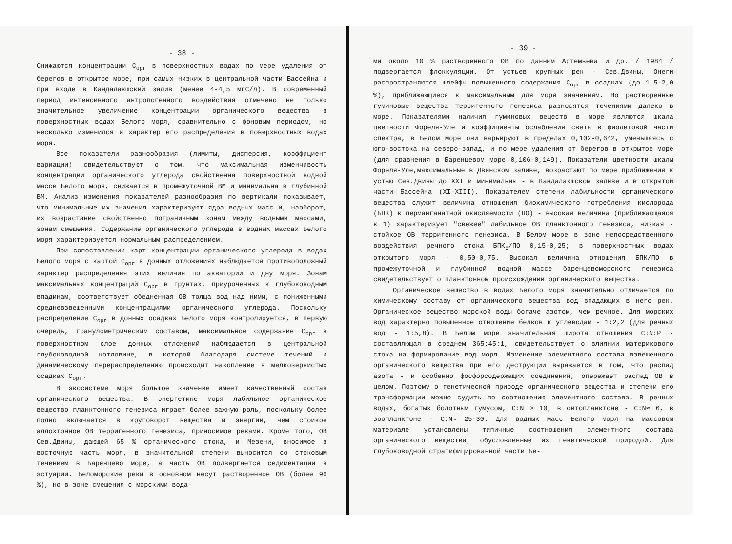- 38 -
Снижаются концентрации С<sub>орг</sub> в поверхностных водах по мере удаления от берегов в открытое море, при самых низких в центральной части Бассейна и при входе в Кандалакшский залив (менее 4-4,5 мгС/л). В современный период интенсивного антропогенного воздействия отмечено не только значительное увеличение концентрации органического вещества в поверхностных водах Белого моря, сравнительно с фоновым периодом, но несколько изменился и характер его распределения в поверхностных водах моря.
Все показатели разнообразия (лимиты, дисперсия, коэффициент вариации) свидетельствуют о том, что максимальная изменчивость концентрации органического углерода свойственна поверхностной водной массе Белого моря, снижается в промежуточной ВМ и минимальна в глубинной ВМ. Анализ изменения показателей разнообразия по вертикали показывает, что минимальные их значения характеризуют ядра водных масс и, наоборот, их возрастание свойственно пограничным зонам между водными массами, зонам смешения. Содержание органического углерода в водных массах Белого моря характеризуется нормальным распределением.
При сопоставлении карт концентрации органического углерода в водах Белого моря с картой С<sub>орг</sub> в донных отложениях наблюдается противоположный характер распределения этих величин по акватории и дну моря. Зонам максимальных концентраций С<sub>орг</sub> в грунтах, приуроченных к глубоководным впадинам, соответствует обедненная ОВ толща вод над ними, с пониженными средневзвешенными концентрациями органического углерода. Поскольку распределение С<sub>орг</sub> в донных осадках Белого моря контролируется, в первую очередь, гранулометрическим составом, максимальное содержание С<sub>орг</sub> в поверхностном слое донных отложений наблюдается в центральной глубоководной котловине, в которой благодаря системе течений и динамическому перераспределению происходит накопление в мелкозернистых осадках С<sub>орг</sub>.
В экосистеме моря большое значение имеет качественный состав органического вещества. В энергетике моря лабильное органическое вещество планктонного генезиса играет более важную роль, поскольку более полно включается в круговорот вещества и энергии, чем стойкое аллохтонное ОВ терригенного генезиса, приносимое реками. Кроме того, ОВ Сев.Двины, дающей 65 % органического стока, и Мезени, вносимое в восточную часть моря, в значительной степени выносится со стоковым течением в Баренцево море, а часть ОВ подвергается седиментации в эстуарии. Беломорские реки в основном несут растворенное ОВ (более 96 %), но в зоне смешения с морскими вода-
- 39 -
ми около 10 % растворенного ОВ по данным Артемьева и др. / 1984 / подвергается флоккуляции. От устьев крупных рек - Сев.Двины, Онеги распространяются шлейфы повышенного содержания С<sub>орг</sub> в осадках (до 1,5-2,0 %), приближающиеся к максимальным для моря значениям. Но растворенные гуминовые вещества терригенного генезиса разносятся течениями далеко в море. Показателями наличия гуминовых веществ в море являются шкала цветности Фореля-Уле и коэффициенты ослабления света в фиолетовой части спектра, в Белом море они варьируют в пределах 0,102-0,642, уменьшаясь с юго-востока на северо-запад, и по мере удаления от берегов в открытое море (для сравнения в Баренцевом море 0,106-0,149). Показатели цветности шкалы Фореля-Уле,максимальные в Двинском заливе, возрастают по мере приближения к устью Сев.Двины до XXI и минимальны - в Кандалакшском заливе и в открытой части Бассейна (XI-XIII). Показателем степени лабильности органического вещества служит величина отношения биохимического потребления кислорода (БПК) к перманганатной окисляемости (ПО) - высокая величина (приближающаяся к 1) характеризует "свежее" лабильное ОВ планктонного генезиса, низкая - стойкое ОВ терригенного генезиса. В Белом море в зоне непосредственного воздействия речного стока БПК<sub>5</sub>/ПО 0,15-0,25; в поверхностных водах открытого моря - 0,50-0,75. Высокая величина отношения БПК/ПО в промежуточной и глубинной водной массе баренцевоморского генезиса свидетельствует о планктонном происхождении органического вещества.
Органическое вещество в водах Белого моря значительно отличается по химическому составу от органического вещества вод впадающих в него рек. Органическое вещество морской воды богаче азотом, чем речное. Для морских вод характерно повышенное отношение белков к углеводам - 1:2,2 (для речных вод - 1:5,8). В Белом море значительная широта отношения С:N:Р - составляющая в среднем 365:45:1, свидетельствует о влиянии материкового стока на формирование вод моря. Изменение элементного состава взвешенного органического вещества при его деструкции выражается в том, что распад азота - и особенно фосфорсодержащих соединений, опережает распад ОВ в целом. Поэтому о генетической природе органического вещества и степени его трансформации можно судить по соотношению элементного состава. В речных водах, богатых болотным гумусом, С:N > 10, в фитопланктоне - С:N≈ 6, в зоопланктоне - С:N≈ 25-30. Для водных масс Белого моря на массовом материале установлены типичные соотношения элементного состава органического вещества, обусловленные их генетической природой. Для глубоководной стратифицированной части Бе-